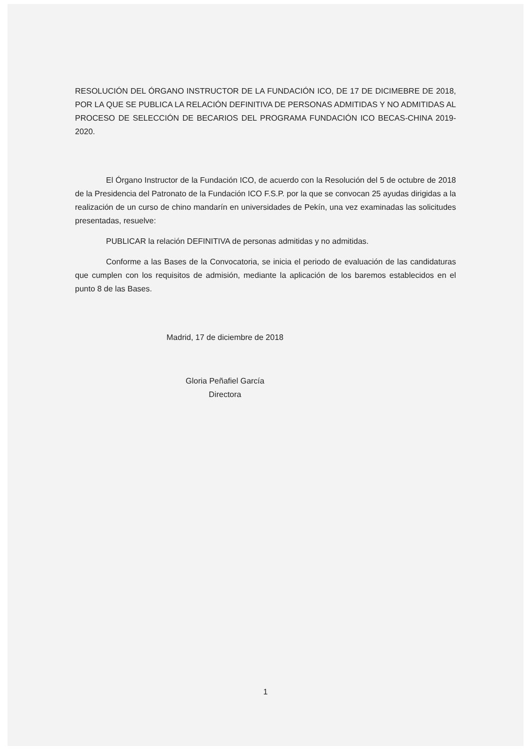RESOLUCIÓN DEL ÓRGANO INSTRUCTOR DE LA FUNDACIÓN ICO, DE 17 DE DICIMEBRE DE 2018, POR LA QUE SE PUBLICA LA RELACIÓN DEFINITIVA DE PERSONAS ADMITIDAS Y NO ADMITIDAS AL PROCESO DE SELECCIÓN DE BECARIOS DEL PROGRAMA FUNDACIÓN ICO BECAS-CHINA 2019-2020.
El Órgano Instructor de la Fundación ICO, de acuerdo con la Resolución del 5 de octubre de 2018 de la Presidencia del Patronato de la Fundación ICO F.S.P. por la que se convocan 25 ayudas dirigidas a la realización de un curso de chino mandarín en universidades de Pekín, una vez examinadas las solicitudes presentadas, resuelve:
PUBLICAR la relación DEFINITIVA de personas admitidas y no admitidas.
Conforme a las Bases de la Convocatoria, se inicia el periodo de evaluación de las candidaturas que cumplen con los requisitos de admisión, mediante la aplicación de los baremos establecidos en el punto 8 de las Bases.
Madrid, 17 de diciembre de 2018
Gloria Peñafiel García
Directora
1